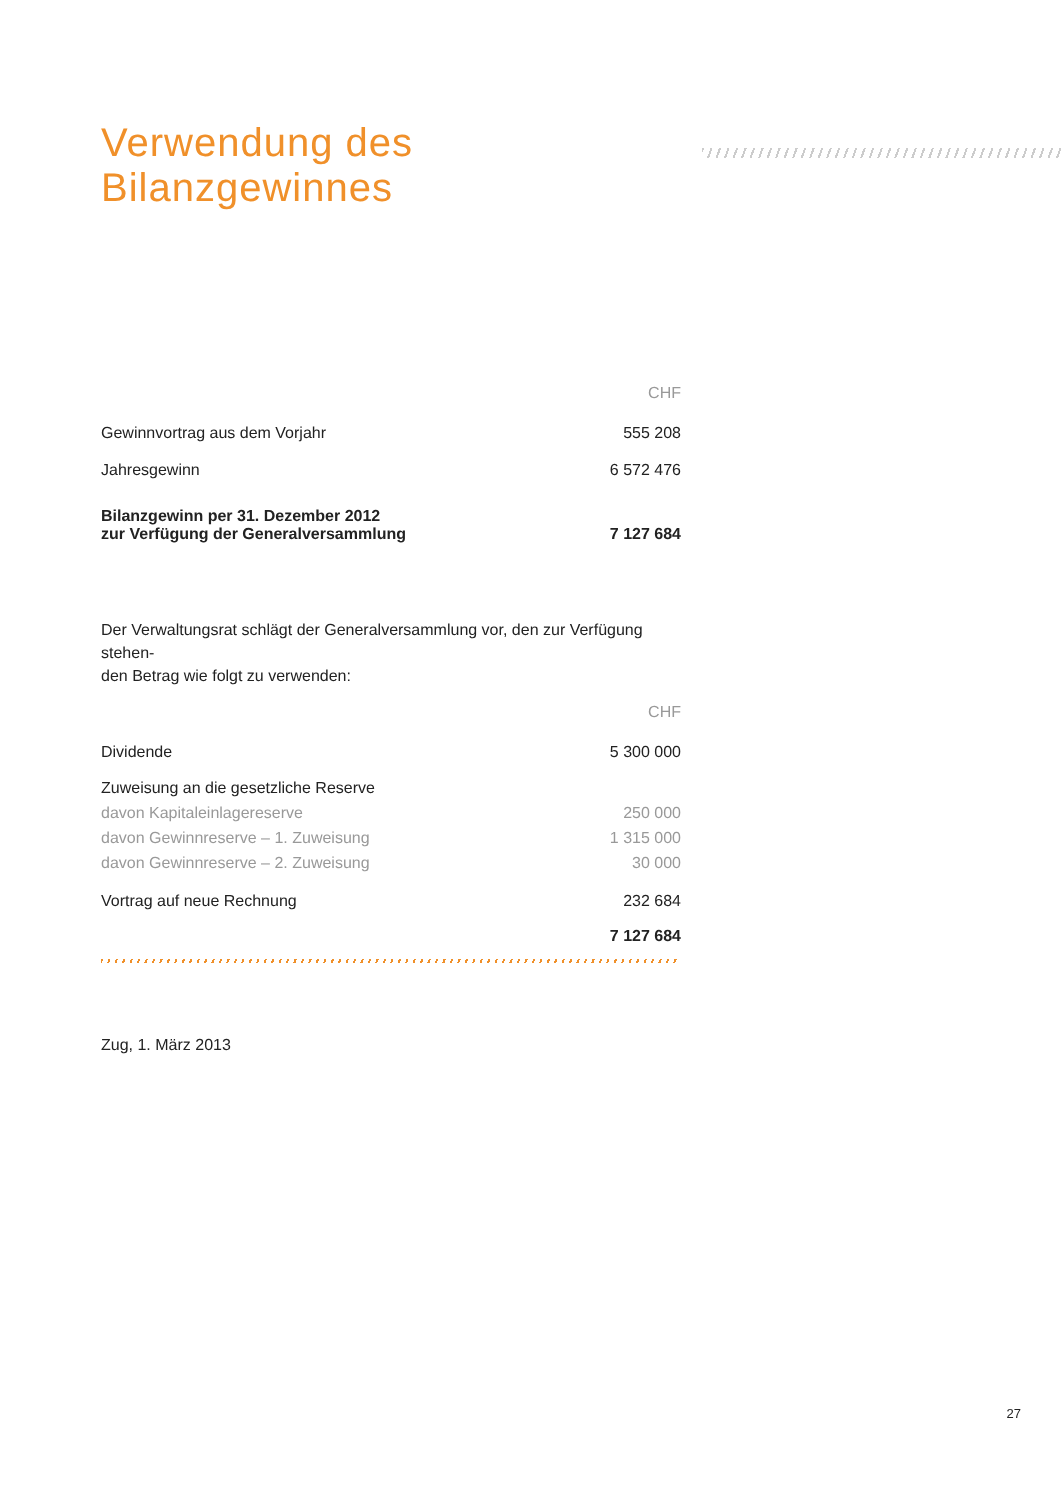Verwendung des Bilanzgewinnes
| | CHF |
| Gewinnvortrag aus dem Vorjahr | 555 208 |
| Jahresgewinn | 6 572 476 |
| Bilanzgewinn per 31. Dezember 2012 zur Verfügung der Generalversammlung | 7 127 684 |
Der Verwaltungsrat schlägt der Generalversammlung vor, den zur Verfügung stehen-
den Betrag wie folgt zu verwenden:
| | CHF |
| Dividende | 5 300 000 |
| Zuweisung an die gesetzliche Reserve | |
| davon Kapitaleinlagereserve | 250 000 |
| davon Gewinnreserve – 1. Zuweisung | 1 315 000 |
| davon Gewinnreserve – 2. Zuweisung | 30 000 |
| Vortrag auf neue Rechnung | 232 684 |
| | 7 127 684 |
Zug, 1. März 2013
27